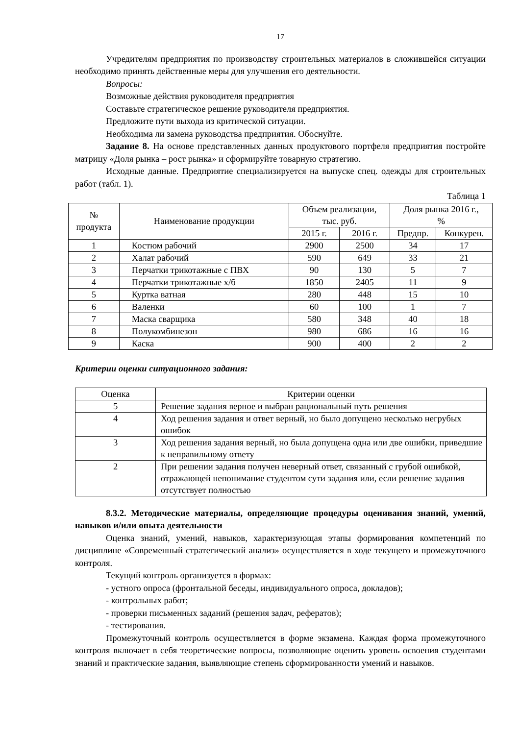17
Учредителям предприятия по производству строительных материалов в сложившейся ситуации необходимо принять действенные меры для улучшения его деятельности.
Вопросы:
Возможные действия руководителя предприятия
Составьте стратегическое решение руководителя предприятия.
Предложите пути выхода из критической ситуации.
Необходима ли замена руководства предприятия. Обоснуйте.
Задание 8. На основе представленных данных продуктового портфеля предприятия постройте матрицу «Доля рынка – рост рынка» и сформируйте товарную стратегию.
Исходные данные. Предприятие специализируется на выпуске спец. одежды для строительных работ (табл. 1).
Таблица 1
| № продукта | Наименование продукции | Объем реализации, тыс. руб. | | Доля рынка 2016 г., % | |
| --- | --- | --- | --- | --- | --- |
| | | 2015 г. | 2016 г. | Предпр. | Конкурен. |
| 1 | Костюм рабочий | 2900 | 2500 | 34 | 17 |
| 2 | Халат рабочий | 590 | 649 | 33 | 21 |
| 3 | Перчатки трикотажные с ПВХ | 90 | 130 | 5 | 7 |
| 4 | Перчатки трикотажные х/б | 1850 | 2405 | 11 | 9 |
| 5 | Куртка ватная | 280 | 448 | 15 | 10 |
| 6 | Валенки | 60 | 100 | 1 | 7 |
| 7 | Маска сварщика | 580 | 348 | 40 | 18 |
| 8 | Полукомбинезон | 980 | 686 | 16 | 16 |
| 9 | Каска | 900 | 400 | 2 | 2 |
Критерии оценки ситуационного задания:
| Оценка | Критерии оценки |
| --- | --- |
| 5 | Решение задания верное и выбран рациональный путь решения |
| 4 | Ход решения задания и ответ верный, но было допущено несколько негрубых ошибок |
| 3 | Ход решения задания верный, но была допущена одна или две ошибки, приведшие к неправильному ответу |
| 2 | При решении задания получен неверный ответ, связанный с грубой ошибкой, отражающей непонимание студентом сути задания или, если решение задания отсутствует полностью |
8.3.2. Методические материалы, определяющие процедуры оценивания знаний, умений, навыков и/или опыта деятельности
Оценка знаний, умений, навыков, характеризующая этапы формирования компетенций по дисциплине «Современный стратегический анализ» осуществляется в ходе текущего и промежуточного контроля.
Текущий контроль организуется в формах:
- устного опроса (фронтальной беседы, индивидуального опроса, докладов);
- контрольных работ;
- проверки письменных заданий (решения задач, рефератов);
- тестирования.
Промежуточный контроль осуществляется в форме экзамена. Каждая форма промежуточного контроля включает в себя теоретические вопросы, позволяющие оценить уровень освоения студентами знаний и практические задания, выявляющие степень сформированности умений и навыков.